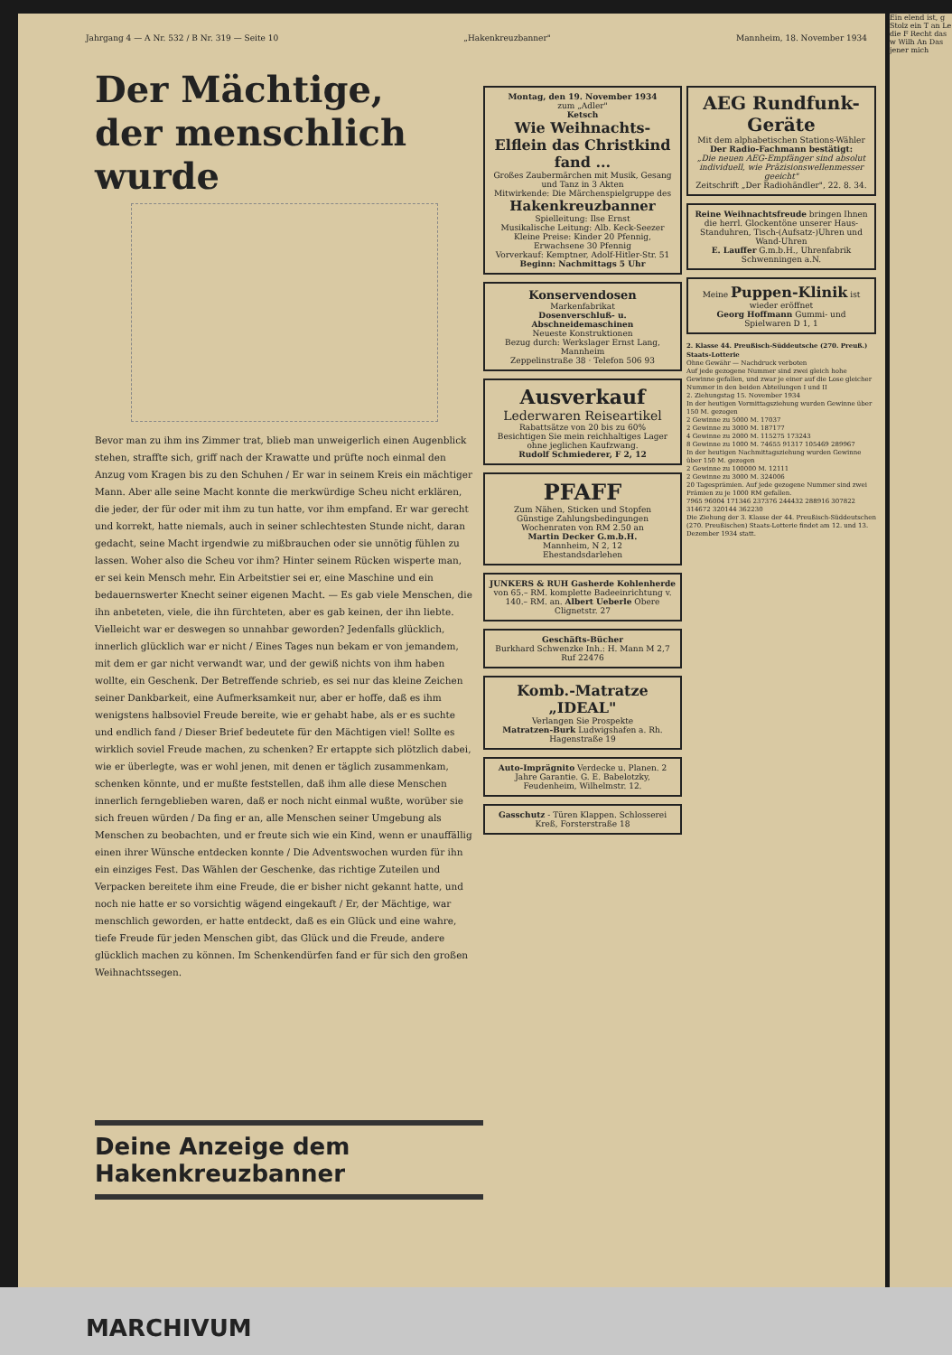Jahrgang 4 — A Nr. 532 / B Nr. 319 — Seite 10 „Hakenkreuzbanner" Mannheim, 18. November 1934
Der Mächtige,
der menschlich wurde
Bevor man zu ihm ins Zimmer trat, blieb man unweigerlich einen Augenblick stehen, straffte sich, griff nach der Krawatte und prüfte noch einmal den Anzug vom Kragen bis zu den Schuhen / Er war in seinem Kreis ein mächtiger Mann. Aber alle seine Macht konnte die merkwürdige Scheu nicht erklären, die jeder, der für oder mit ihm zu tun hatte, vor ihm empfand. Er war gerecht und korrekt, hatte niemals, auch in seiner schlechtesten Stunde nicht, daran gedacht, seine Macht irgendwie zu mißbrauchen oder sie unnötig fühlen zu lassen. Woher also die Scheu vor ihm? Hinter seinem Rücken wisperte man, er sei kein Mensch mehr. Ein Arbeitstier sei er, eine Maschine und ein bedauernswerter Knecht seiner eigenen Macht. — Es gab viele Menschen, die ihn anbeteten, viele, die ihn fürchteten, aber es gab keinen, der ihn liebte. Vielleicht war er deswegen so unnahbar geworden? Jedenfalls glücklich, innerlich glücklich war er nicht / Eines Tages nun bekam er von jemandem, mit dem er gar nicht verwandt war, und der gewiß nichts von ihm haben wollte, ein Geschenk. Der Betreffende schrieb, es sei nur das kleine Zeichen seiner Dankbarkeit, eine Aufmerksamkeit nur, aber er hoffe, daß es ihm wenigstens halbsoviel Freude bereite, wie er gehabt habe, als er es suchte und endlich fand / Dieser Brief bedeutete für den Mächtigen viel! Sollte es wirklich soviel Freude machen, zu schenken? Er ertappte sich plötzlich dabei, wie er überlegte, was er wohl jenen, mit denen er täglich zusammenkam, schenken könnte, und er mußte feststellen, daß ihm alle diese Menschen innerlich ferngeblieben waren, daß er noch nicht einmal wußte, worüber sie sich freuen würden / Da fing er an, alle Menschen seiner Umgebung als Menschen zu beobachten, und er freute sich wie ein Kind, wenn er unauffällig einen ihrer Wünsche entdecken konnte / Die Adventswochen wurden für ihn ein einziges Fest. Das Wählen der Geschenke, das richtige Zuteilen und Verpacken bereitete ihm eine Freude, die er bisher nicht gekannt hatte, und noch nie hatte er so vorsichtig wägend eingekauft / Er, der Mächtige, war menschlich geworden, er hatte entdeckt, daß es ein Glück und eine wahre, tiefe Freude für jeden Menschen gibt, das Glück und die Freude, andere glücklich machen zu können. Im Schenkendürfen fand er für sich den großen Weihnachtssegen.
Montag, den 19. November 1934
zum „Adler"
Ketsch
Wie Weihnachts-Elflein das Christkind fand ...
Großes Zaubermärchen mit Musik, Gesang und Tanz in 3 Akten
Mitwirkende: Die Märchenspielgruppe des
Hakenkreuzbanner
Spielleitung: Ilse Ernst
Musikalische Leitung: Alb. Keck-Seezer
Kleine Preise: Kinder 20 Pfennig, Erwachsene 30 Pfennig
Vorverkauf: Kemptner, Adolf-Hitler-Str. 51
Beginn: Nachmittags 5 Uhr
Konservendosen
Markenfabrikat
Dosenverschluß- u. Abschneidemaschinen
Neueste Konstruktionen
Bezug durch: Werkslager Ernst Lang, Mannheim
Zeppelinstraße 38 · Telefon 506 93
Ausverkauf
Lederwaren Reiseartikel
Rabattsätze von 20 bis zu 60%
Besichtigen Sie mein reichhaltiges Lager ohne jeglichen Kaufzwang.
Rudolf Schmiederer, F 2, 12
PFAFF
Zum Nähen, Sticken und Stopfen
Günstige Zahlungsbedingungen
Wochenraten von RM 2.50 an
Martin Decker G.m.b.H.
Mannheim, N 2, 12
Ehestandsdarlehen
JUNKERS & RUH Gasherde Kohlenherde von 65.– RM. komplette Badeeinrichtung v. 140.– RM. an. Albert Ueberle Obere Clignetstr. 27
Geschäfts-Bücher
Burkhard Schwenzke Inh.: H. Mann M 2,7 Ruf 22476
Komb.-Matratze „IDEAL"
Verlangen Sie Prospekte
Matratzen-Burk Ludwigshafen a. Rh. Hagenstraße 19
Auto-Imprägnito Verdecke u. Planen. 2 Jahre Garantie. G. E. Babelotzky, Feudenheim, Wilhelmstr. 12.
Gasschutz - Türen Klappen. Schlosserei Kreß, Forsterstraße 18
AEG Rundfunk-Geräte
Mit dem alphabetischen Stations-Wähler
Der Radio-Fachmann bestätigt:
„Die neuen AEG-Empfänger sind absolut individuell, wie Präzisionswellenmesser geeicht"
Zeitschrift „Der Radiohändler", 22. 8. 34.
Reine Weihnachtsfreude bringen Ihnen die herrl. Glockentöne unserer Haus-Standuhren, Tisch-(Aufsatz-)Uhren und Wand-Uhren
E. Lauffer G.m.b.H., Uhrenfabrik Schwenningen a.N.
Meine Puppen-Klinik ist wieder eröffnet
Georg Hoffmann Gummi- und Spielwaren D 1, 1
2. Klasse 44. Preußisch-Süddeutsche (270. Preuß.) Staats-Lotterie
Ohne Gewähr — Nachdruck verboten
Auf jede gezogene Nummer sind zwei gleich hohe Gewinne gefallen, und zwar je einer auf die Lose gleicher Nummer in den beiden Abteilungen I und II
2. Ziehungstag 15. November 1934
In der heutigen Vormittagsziehung wurden Gewinne über 150 M. gezogen
2 Gewinne zu 5000 M. 17037
2 Gewinne zu 3000 M. 187177
4 Gewinne zu 2000 M. 115275 173243
8 Gewinne zu 1000 M. 74655 91317 105469 289967
In der heutigen Nachmittagsziehung wurden Gewinne über 150 M. gezogen
2 Gewinne zu 100000 M. 12111
2 Gewinne zu 3000 M. 324006
20 Tagesprämien. Auf jede gezogene Nummer sind zwei Prämien zu je 1000 RM gefallen.
7965 96004 171346 237376 244432 288916 307822 314672 320144 362230
Die Ziehung der 3. Klasse der 44. Preußisch-Süddeutschen (270. Preußischen) Staats-Lotterie findet am 12. und 13. Dezember 1934 statt.
Deine Anzeige dem Hakenkreuzbanner
Ein elend ist, g Stolz ein T an Le die F Recht das w Wilh An Das jener mich
MARCHIVUM